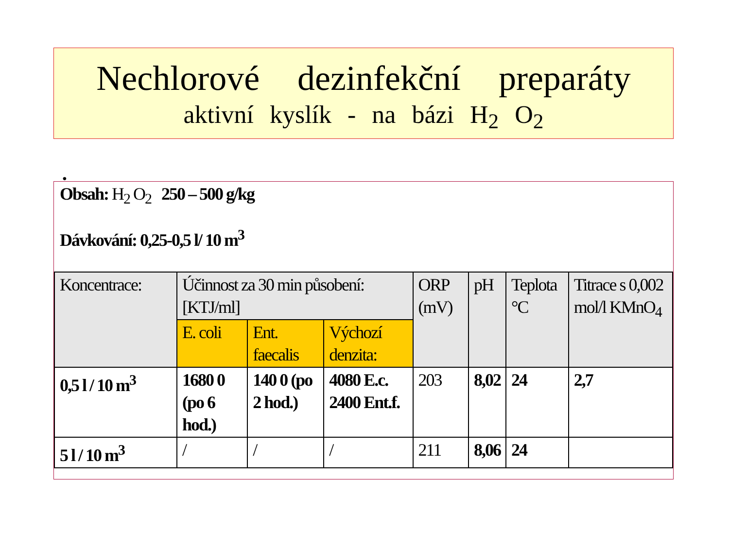Nechlorové dezinfekční preparáty
aktivní kyslík - na bázi H<sub>2</sub> O<sub>2</sub>
•
Obsah: H<sub>2</sub> O<sub>2</sub> 250 – 500 g/kg
Dávkování: 0,25-0,5 l/ 10 m<sup>3</sup>
| Koncentrace: | Účinnost za 30 min působení: [KTJ/ml] | | | ORP (mV) | pH | Teplota °C | Titrace s 0,002 mol/l KMnO<sub>4</sub> |
| | E. coli | Ent. faecalis | Výchozí denzita: | | | | |
| 0,5 l / 10 m<sup>3</sup> | 1680 0 (po 6 hod.) | 140 0 (po 2 hod.) | 4080 E.c. 2400 Ent.f. | 203 | 8,02 | 24 | 2,7 |
| 5 l / 10 m<sup>3</sup> | / | / | / | 211 | 8,06 | 24 | |